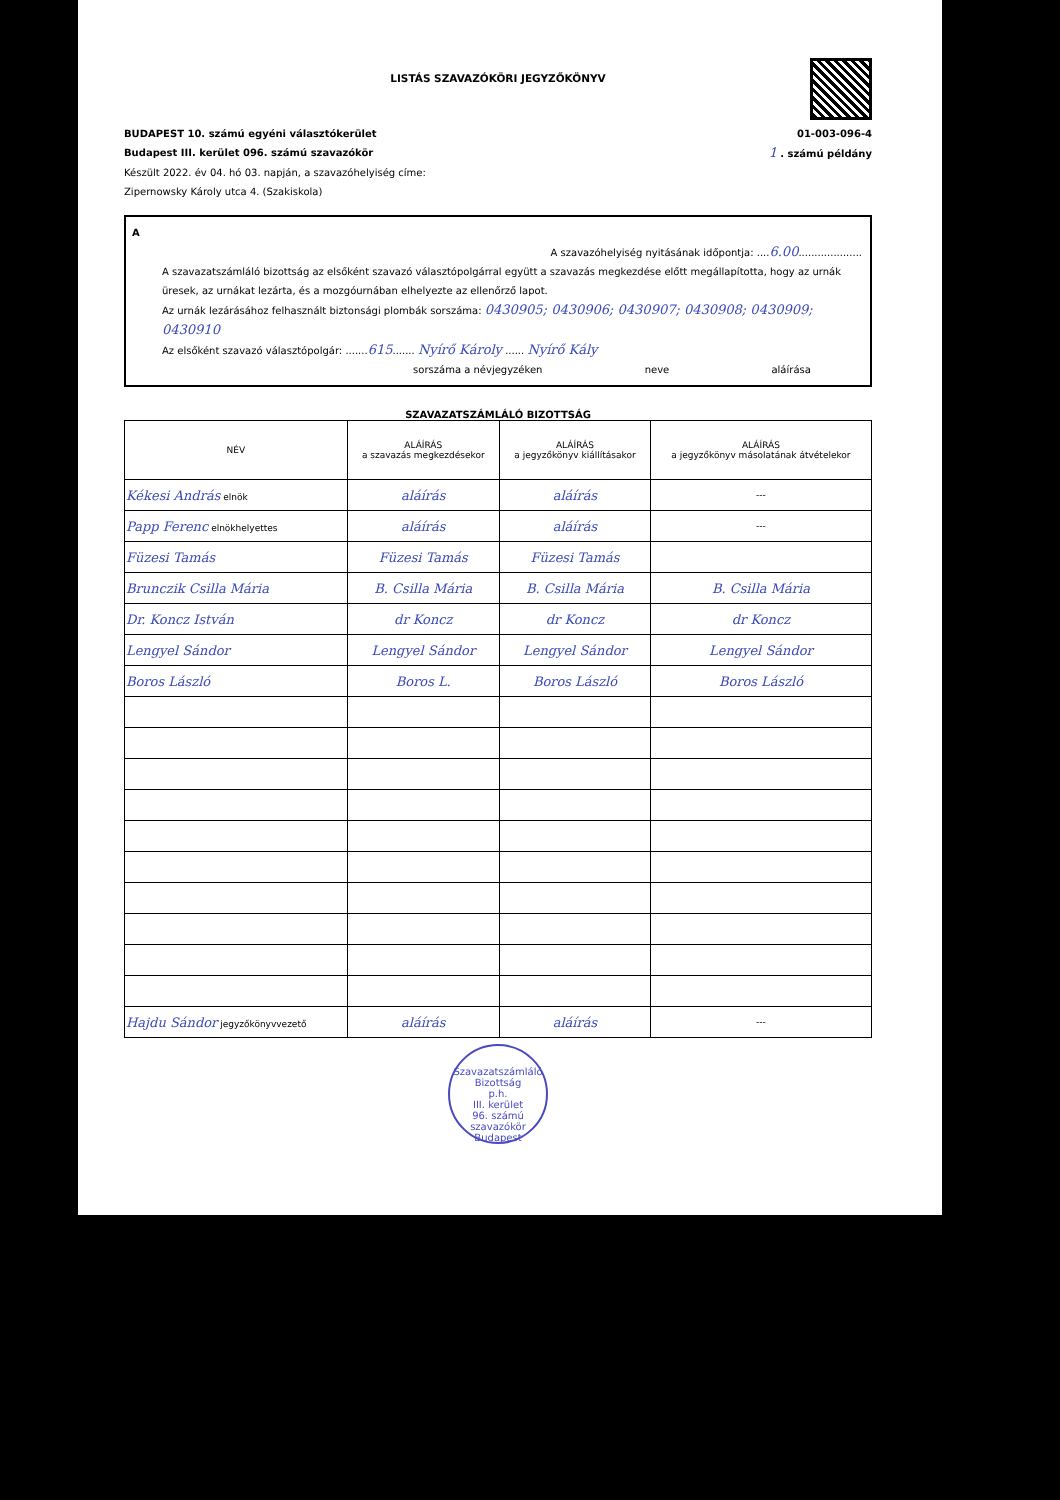LISTÁS SZAVAZÓKÖRI JEGYZŐKÖNYV
BUDAPEST 10. számú egyéni választókerület 01-003-096-4
Budapest III. kerület 096. számú szavazókör 1 . számú példány
Készült 2022. év 04. hó 03. napján, a szavazóhelyiség címe:
Zipernowsky Károly utca 4. (Szakiskola)
A
A szavazóhelyiség nyitásának időpontja: ....6.00....................
A szavazatszámláló bizottság az elsőként szavazó választópolgárral együtt a szavazás megkezdése előtt megállapította, hogy az urnák üresek, az urnákat lezárta, és a mozgóurnában elhelyezte az ellenőrző lapot.
Az urnák lezárásához felhasznált biztonsági plombák sorszáma: 0430905; 0430906; 0430907; 0430908; 0430909; 0430910
Az elsőként szavazó választópolgár: .......615....... Nyírő Károly ...... Nyírő Kály
sorszáma a névjegyzéken neve aláírása
SZAVAZATSZÁMLÁLÓ BIZOTTSÁG
| NÉV | ALÁÍRÁS a szavazás megkezdésekor | ALÁÍRÁS a jegyzőkönyv kiállításakor | ALÁÍRÁS a jegyzőkönyv másolatának átvételekor |
| --- | --- | --- | --- |
| Kékesi András elnök | aláírás | aláírás | --- |
| Papp Ferenc elnökhelyettes | aláírás | aláírás | --- |
| Füzesi Tamás | Füzesi Tamás | Füzesi Tamás | |
| Brunczik Csilla Mária | B. Csilla Mária | B. Csilla Mária | B. Csilla Mária |
| Dr. Koncz István | dr Koncz | dr Koncz | dr Koncz |
| Lengyel Sándor | Lengyel Sándor | Lengyel Sándor | Lengyel Sándor |
| Boros László | Boros L. | Boros László | Boros László |
| Hajdu Sándor jegyzőkönyvvezető | aláírás | aláírás | --- |
Szavazatszámláló Bizottság
p.h.
III. kerület
96. számú
szavazókör
Budapest